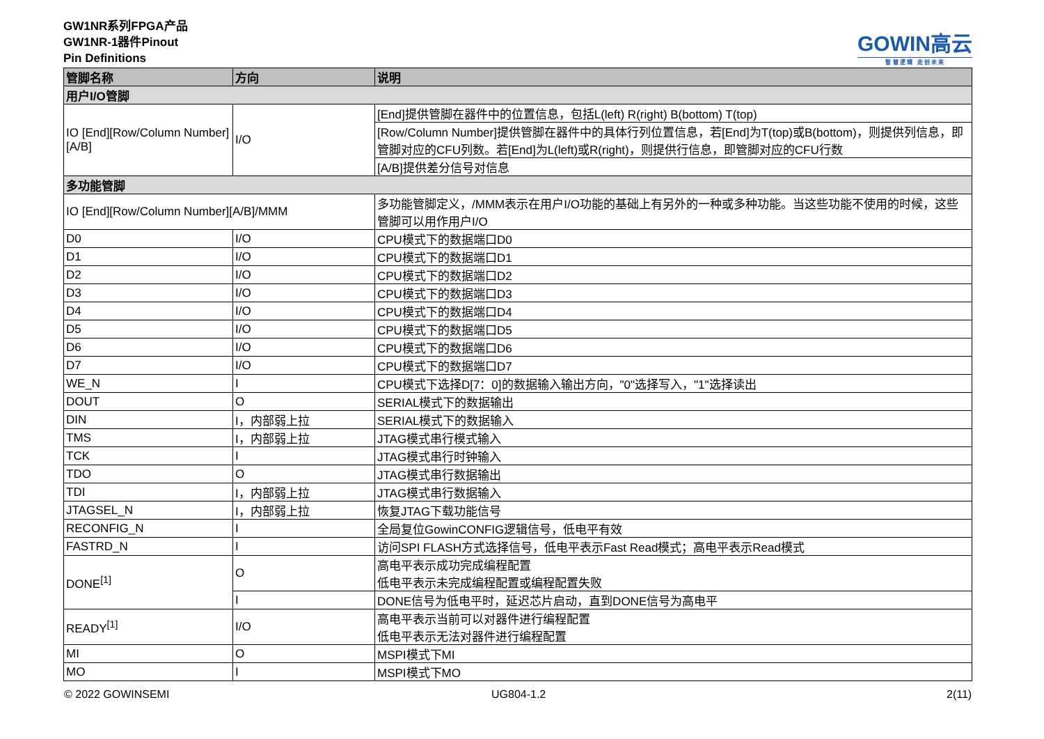GW1NR系列FPGA产品
GW1NR-1器件Pinout
Pin Definitions
GOWIN高云
智 慧 逻 辑 走 创 未 来
| 管脚名称 | 方向 | 说明 |
| --- | --- | --- |
| 用户I/O管脚 | | |
| IO [End][Row/Column Number][A/B] | I/O | [End]提供管脚在器件中的位置信息，包括L(left) R(right) B(bottom) T(top) |
| | | [Row/Column Number]提供管脚在器件中的具体行列位置信息，若[End]为T(top)或B(bottom)，则提供列信息，即管脚对应的CFU列数。若[End]为L(left)或R(right)，则提供行信息，即管脚对应的CFU行数 |
| | | [A/B]提供差分信号对信息 |
| 多功能管脚 | | |
| IO [End][Row/Column Number][A/B]/MMM | | 多功能管脚定义，/MMM表示在用户I/O功能的基础上有另外的一种或多种功能。当这些功能不使用的时候，这些管脚可以用作用户I/O |
| D0 | I/O | CPU模式下的数据端口D0 |
| D1 | I/O | CPU模式下的数据端口D1 |
| D2 | I/O | CPU模式下的数据端口D2 |
| D3 | I/O | CPU模式下的数据端口D3 |
| D4 | I/O | CPU模式下的数据端口D4 |
| D5 | I/O | CPU模式下的数据端口D5 |
| D6 | I/O | CPU模式下的数据端口D6 |
| D7 | I/O | CPU模式下的数据端口D7 |
| WE_N | I | CPU模式下选择D[7：0]的数据输入输出方向，"0"选择写入，"1"选择读出 |
| DOUT | O | SERIAL模式下的数据输出 |
| DIN | I，内部弱上拉 | SERIAL模式下的数据输入 |
| TMS | I，内部弱上拉 | JTAG模式串行模式输入 |
| TCK | I | JTAG模式串行时钟输入 |
| TDO | O | JTAG模式串行数据输出 |
| TDI | I，内部弱上拉 | JTAG模式串行数据输入 |
| JTAGSEL_N | I，内部弱上拉 | 恢复JTAG下载功能信号 |
| RECONFIG_N | I | 全局复位GowinCONFIG逻辑信号，低电平有效 |
| FASTRD_N | I | 访问SPI FLASH方式选择信号，低电平表示Fast Read模式；高电平表示Read模式 |
| DONE<sup>[1]</sup> | O | 高电平表示成功完成编程配置 低电平表示未完成编程配置或编程配置失败 |
| | I | DONE信号为低电平时，延迟芯片启动，直到DONE信号为高电平 |
| READY<sup>[1]</sup> | I/O | 高电平表示当前可以对器件进行编程配置 低电平表示无法对器件进行编程配置 |
| MI | O | MSPI模式下MI |
| MO | I | MSPI模式下MO |
© 2022 GOWINSEMI UG804-1.2 2(11)